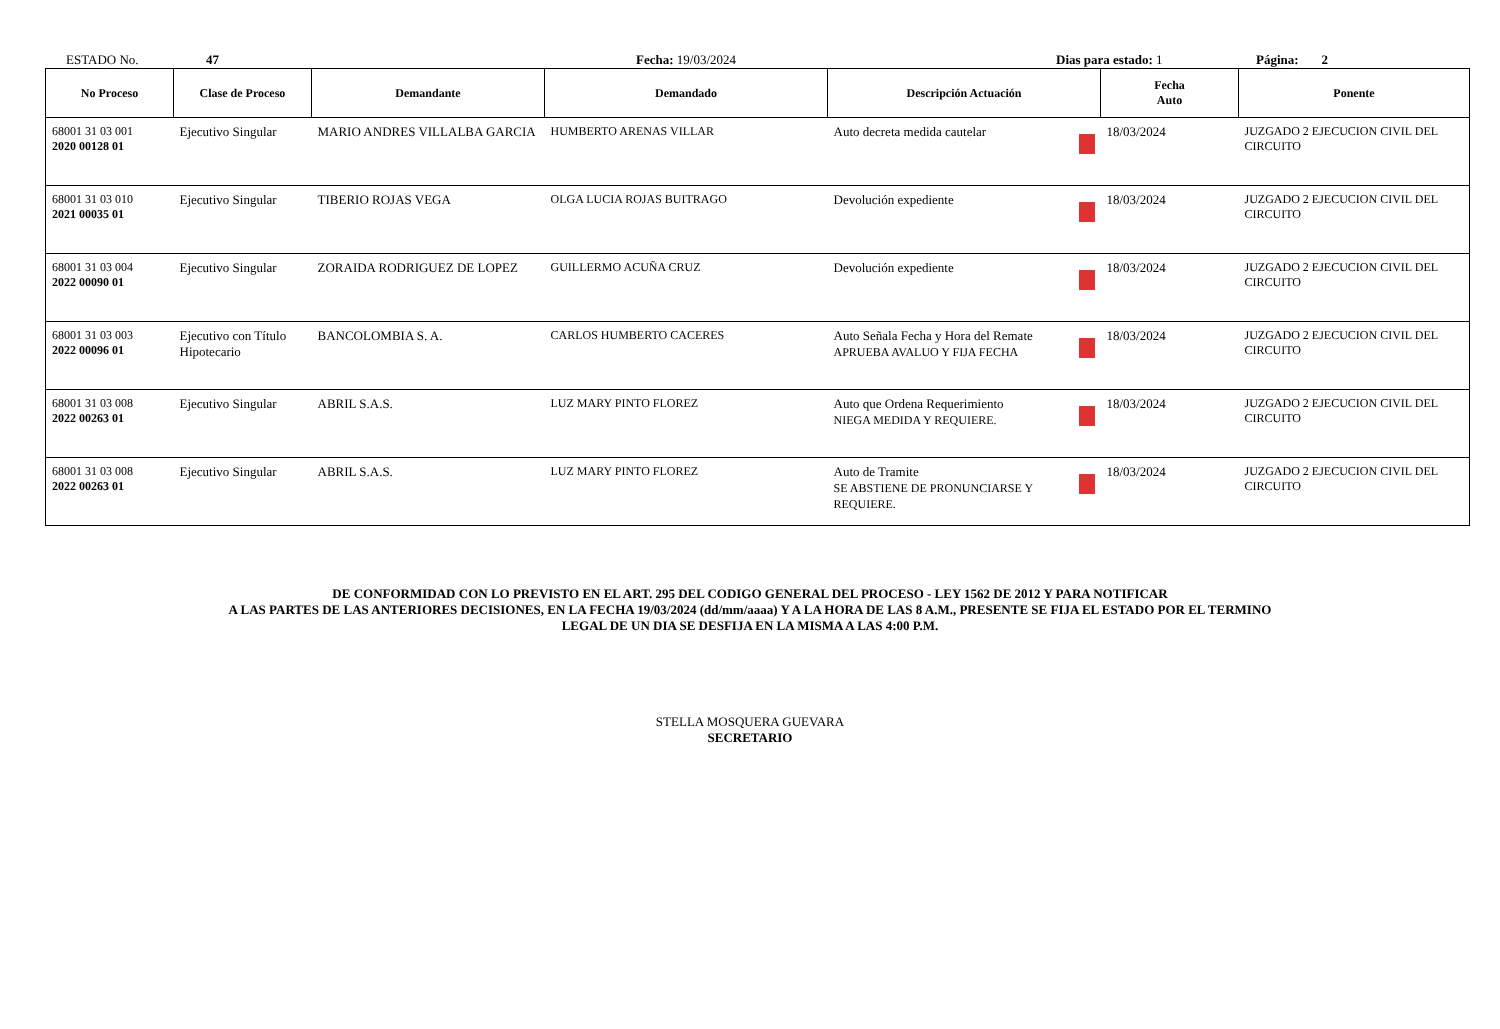ESTADO No. 47 Fecha: 19/03/2024 Dias para estado: 1 Página: 2
| No Proceso | Clase de Proceso | Demandante | Demandado | Descripción Actuación | Fecha Auto | Ponente |
| --- | --- | --- | --- | --- | --- | --- |
| 68001 31 03 001 2020 00128 01 | Ejecutivo Singular | MARIO ANDRES VILLALBA GARCIA | HUMBERTO ARENAS VILLAR | Auto decreta medida cautelar | 18/03/2024 | JUZGADO 2 EJECUCION CIVIL DEL CIRCUITO |
| 68001 31 03 010 2021 00035 01 | Ejecutivo Singular | TIBERIO ROJAS VEGA | OLGA LUCIA ROJAS BUITRAGO | Devolución expediente | 18/03/2024 | JUZGADO 2 EJECUCION CIVIL DEL CIRCUITO |
| 68001 31 03 004 2022 00090 01 | Ejecutivo Singular | ZORAIDA RODRIGUEZ DE LOPEZ | GUILLERMO ACUÑA CRUZ | Devolución expediente | 18/03/2024 | JUZGADO 2 EJECUCION CIVIL DEL CIRCUITO |
| 68001 31 03 003 2022 00096 01 | Ejecutivo con Título Hipotecario | BANCOLOMBIA S. A. | CARLOS HUMBERTO CACERES | Auto Señala Fecha y Hora del Remate APRUEBA AVALUO Y FIJA FECHA | 18/03/2024 | JUZGADO 2 EJECUCION CIVIL DEL CIRCUITO |
| 68001 31 03 008 2022 00263 01 | Ejecutivo Singular | ABRIL S.A.S. | LUZ MARY PINTO FLOREZ | Auto que Ordena Requerimiento NIEGA MEDIDA Y REQUIERE. | 18/03/2024 | JUZGADO 2 EJECUCION CIVIL DEL CIRCUITO |
| 68001 31 03 008 2022 00263 01 | Ejecutivo Singular | ABRIL S.A.S. | LUZ MARY PINTO FLOREZ | Auto de Tramite SE ABSTIENE DE PRONUNCIARSE Y REQUIERE. | 18/03/2024 | JUZGADO 2 EJECUCION CIVIL DEL CIRCUITO |
DE CONFORMIDAD CON LO PREVISTO EN EL ART. 295 DEL CODIGO GENERAL DEL PROCESO - LEY 1562 DE 2012 Y PARA NOTIFICAR
A LAS PARTES DE LAS ANTERIORES DECISIONES, EN LA FECHA 19/03/2024 (dd/mm/aaaa) Y A LA HORA DE LAS 8 A.M., PRESENTE SE FIJA EL ESTADO POR EL TERMINO
LEGAL DE UN DIA SE DESFIJA EN LA MISMA A LAS 4:00 P.M.
STELLA MOSQUERA GUEVARA
SECRETARIO